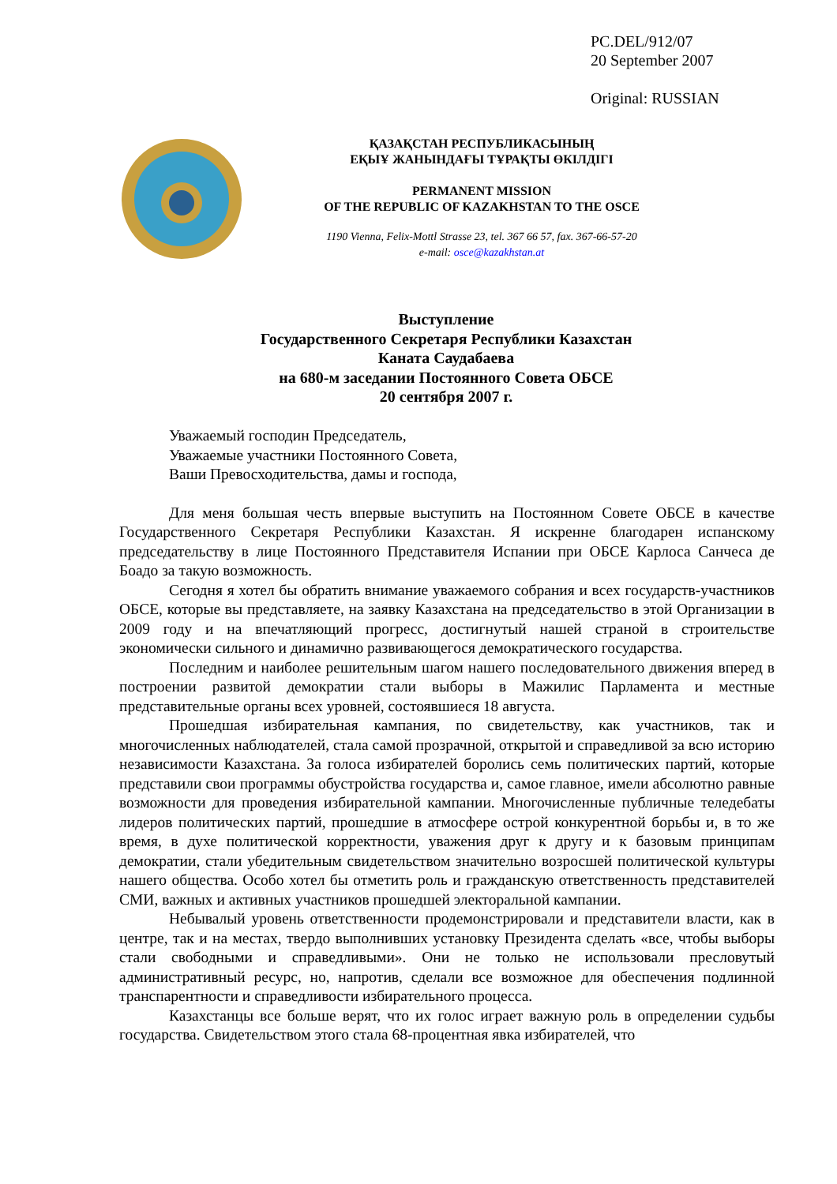PC.DEL/912/07
20 September 2007
Original: RUSSIAN
ҚАЗАҚСТАН РЕСПУБЛИКАСЫНЫҢ
ЕҚЫҰ ЖАНЫНДАҒЫ ТҰРАҚТЫ ӨКІЛДІГІ
PERMANENT MISSION
OF THE REPUBLIC OF KAZAKHSTAN TO THE OSCE
1190 Vienna, Felix-Mottl Strasse 23, tel. 367 66 57, fax. 367-66-57-20
e-mail: osce@kazakhstan.at
Выступление
Государственного Секретаря Республики Казахстан
Каната Саудабаева
на 680-м заседании Постоянного Совета ОБСЕ
20 сентября 2007 г.
Уважаемый господин Председатель,
Уважаемые участники Постоянного Совета,
Ваши Превосходительства, дамы и господа,
Для меня большая честь впервые выступить на Постоянном Совете ОБСЕ в качестве Государственного Секретаря Республики Казахстан. Я искренне благодарен испанскому председательству в лице Постоянного Представителя Испании при ОБСЕ Карлоса Санчеса де Боадо за такую возможность.
Сегодня я хотел бы обратить внимание уважаемого собрания и всех государств-участников ОБСЕ, которые вы представляете, на заявку Казахстана на председательство в этой Организации в 2009 году и на впечатляющий прогресс, достигнутый нашей страной в строительстве экономически сильного и динамично развивающегося демократического государства.
Последним и наиболее решительным шагом нашего последовательного движения вперед в построении развитой демократии стали выборы в Мажилис Парламента и местные представительные органы всех уровней, состоявшиеся 18 августа.
Прошедшая избирательная кампания, по свидетельству, как участников, так и многочисленных наблюдателей, стала самой прозрачной, открытой и справедливой за всю историю независимости Казахстана. За голоса избирателей боролись семь политических партий, которые представили свои программы обустройства государства и, самое главное, имели абсолютно равные возможности для проведения избирательной кампании. Многочисленные публичные теледебаты лидеров политических партий, прошедшие в атмосфере острой конкурентной борьбы и, в то же время, в духе политической корректности, уважения друг к другу и к базовым принципам демократии, стали убедительным свидетельством значительно возросшей политической культуры нашего общества. Особо хотел бы отметить роль и гражданскую ответственность представителей СМИ, важных и активных участников прошедшей электоральной кампании.
Небывалый уровень ответственности продемонстрировали и представители власти, как в центре, так и на местах, твердо выполнивших установку Президента сделать «все, чтобы выборы стали свободными и справедливыми». Они не только не использовали пресловутый административный ресурс, но, напротив, сделали все возможное для обеспечения подлинной транспарентности и справедливости избирательного процесса.
Казахстанцы все больше верят, что их голос играет важную роль в определении судьбы государства. Свидетельством этого стала 68-процентная явка избирателей, что